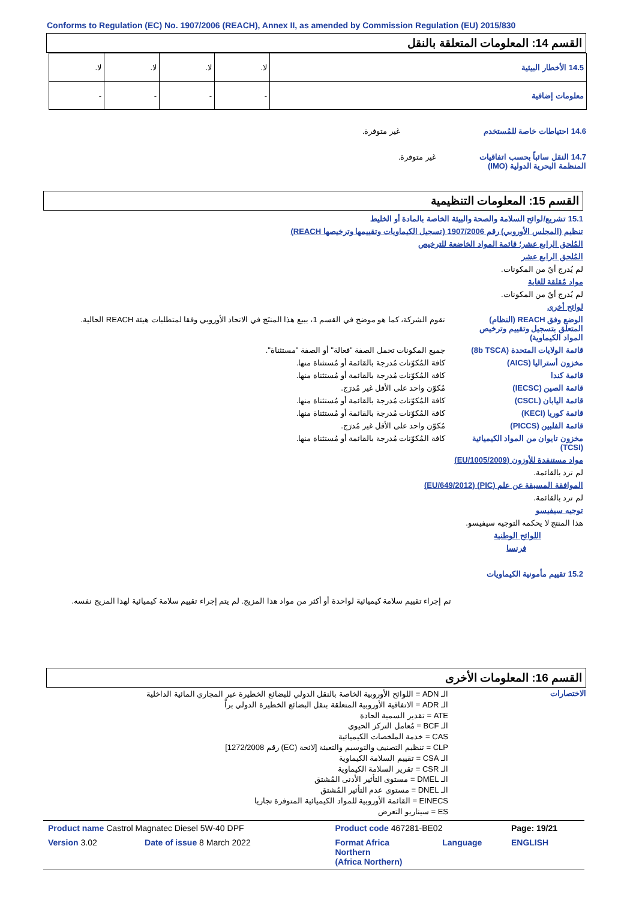Conforms to Regulation (EC) No. 1907/2006 (REACH), Annex II, as amended by Commission Regulation (EU) 2015/830
القسم 14: المعلومات المتعلقة بالنقل
| 14.5 الأخطار البيئية | لا. | لا. | لا. | لا. |
| معلومات إضافية | - | - | - | - |
14.6 احتياطات خاصة للمُستخدم
غير متوفرة.
14.7 النقل سائباً بحسب اتفاقيات المنظمة البحرية الدولية (IMO)
غير متوفرة.
القسم 15: المعلومات التنظيمية
15.1 تشريع/لوائح السلامة والصحة والبيئة الخاصة بالمادة أو الخليط
تنظيم (المجلس الأوروبي) رقم 1907/2006 (تسجيل الكيماويات وتقييمها وترخيصها REACH)
المُلحق الرابع عشر؛ قائمة المواد الخاضعة للترخيص
المُلحق الرابع عشر
لم يُدرج أيٌ من المكونات.
مواد مُقلقة للغاية
لم يُدرج أيٌ من المكونات.
لوائح أخرى
الوضع وفق REACH (النظام) المتعلق بتسجيل وتقييم وترخيص المواد الكيماوية)
تقوم الشركة، كما هو موضح في القسم 1، ببيع هذا المنتَج في الاتحاد الأوروبي وفقا لمتطلبات هيئة REACH الحالية.
قائمة الولايات المتحدة (8b TSCA)
جميع المكونات تحمل الصفة "فعالة" أو الصفة "مستثناة".
مخزون أستراليا (AICS) كافة المُكوّنات مُدرجة بالقائمة أو مُستثناة منها.
قائمة كندا كافة المُكوّنات مُدرجة بالقائمة أو مُستثناة منها.
قائمة الصين (IECSC) مُكوّن واحد على الأقل غير مُدرَج.
قائمة اليابان (CSCL) كافة المُكوّنات مُدرجة بالقائمة أو مُستثناة منها.
قائمة كوريا (KECI) كافة المُكوّنات مُدرجة بالقائمة أو مُستثناة منها.
قائمة الفلبين (PICCS) مُكوّن واحد على الأقل غير مُدرَج.
مخزون تايوان من المواد الكيميائية (TCSI)
كافة المُكوّنات مُدرجة بالقائمة أو مُستثناة منها.
مواد مستنفدة للأوزون (EU/1005/2009)
لم ترد بالقائمة.
الموافقة المسبقة عن علم (PIC) (EU/649/2012)
لم ترد بالقائمة.
توجيه سيفيسو
هذا المنتج لا يحكمه التوجيه سيفيسو.
اللوائح الوطنية
فرنسا
15.2 تقييم مأمونية الكيماويات
تم إجراء تقييم سلامة كيميائية لواحدة أو أكثر من مواد هذا المزيج. لم يتم إجراء تقييم سلامة كيميائية لهذا المزيج نفسه.
القسم 16: المعلومات الأخرى
الاختصارات
الـ ADN = اللوائح الأوروبية الخاصة بالنقل الدولي للبضائع الخطيرة عبر المجاري المائية الداخلية
الـ ADR = الاتفاقية الأوروبية المتعلقة بنقل البضائع الخطيرة الدولي براً
ATE = تقدير السمية الحادة
الـ BCF = مُعامل التركز الحيوي
CAS = خدمة الملخصات الكيميائية
CLP = تنظيم التصنيف والتوسيم والتعبئة [لائحة (EC) رقم 1272/2008]
الـ CSA = تقييم السلامة الكيماوية
الـ CSR = تقرير السلامة الكيماوية
الـ DMEL = مستوى التأثير الأدنى المُشتق
الـ DNEL = مستوى عدم التأثير المُشتق
EINECS = القائمة الأوروبية للمواد الكيميائية المتوفرة تجاريا
ES = سيناريو التعرض
| Product name Castrol Magnatec Diesel 5W-40 DPF | | Product code 467281-BE02 | | Page: 19/21 |
| Version 3.02 | Date of issue 8 March 2022 | Format Africa Northern (Africa Northern) | Language | ENGLISH |